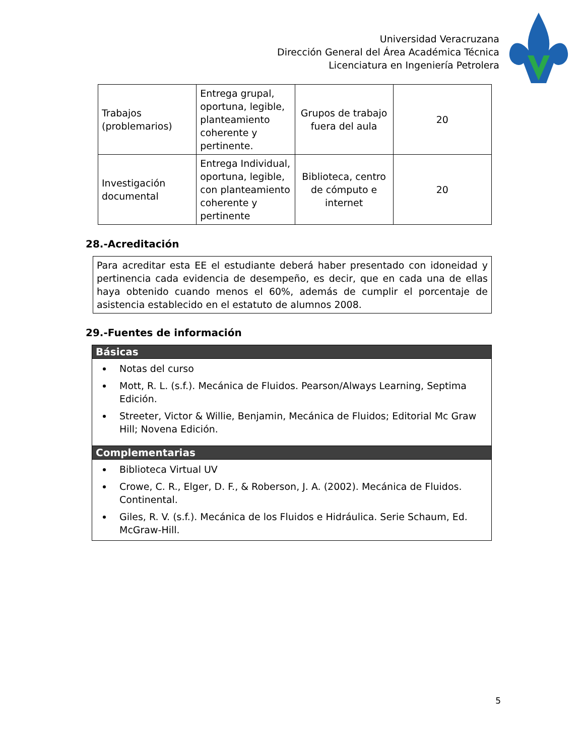Universidad Veracruzana
Dirección General del Área Académica Técnica
Licenciatura en Ingeniería Petrolera
| Trabajos (problemarios) | Entrega grupal, oportuna, legible, planteamiento coherente y pertinente. | Grupos de trabajo fuera del aula | 20 |
| Investigación documental | Entrega Individual, oportuna, legible, con planteamiento coherente y pertinente | Biblioteca, centro de cómputo e internet | 20 |
28.-Acreditación
Para acreditar esta EE el estudiante deberá haber presentado con idoneidad y pertinencia cada evidencia de desempeño, es decir, que en cada una de ellas haya obtenido cuando menos el 60%, además de cumplir el porcentaje de asistencia establecido en el estatuto de alumnos 2008.
29.-Fuentes de información
Básicas
Notas del curso
Mott, R. L. (s.f.). Mecánica de Fluidos. Pearson/Always Learning, Septima Edición.
Streeter, Victor & Willie, Benjamin, Mecánica de Fluidos; Editorial Mc Graw Hill; Novena Edición.
Complementarias
Biblioteca Virtual UV
Crowe, C. R., Elger, D. F., & Roberson, J. A. (2002). Mecánica de Fluidos. Continental.
Giles, R. V. (s.f.). Mecánica de los Fluidos e Hidráulica. Serie Schaum, Ed. McGraw-Hill.
5